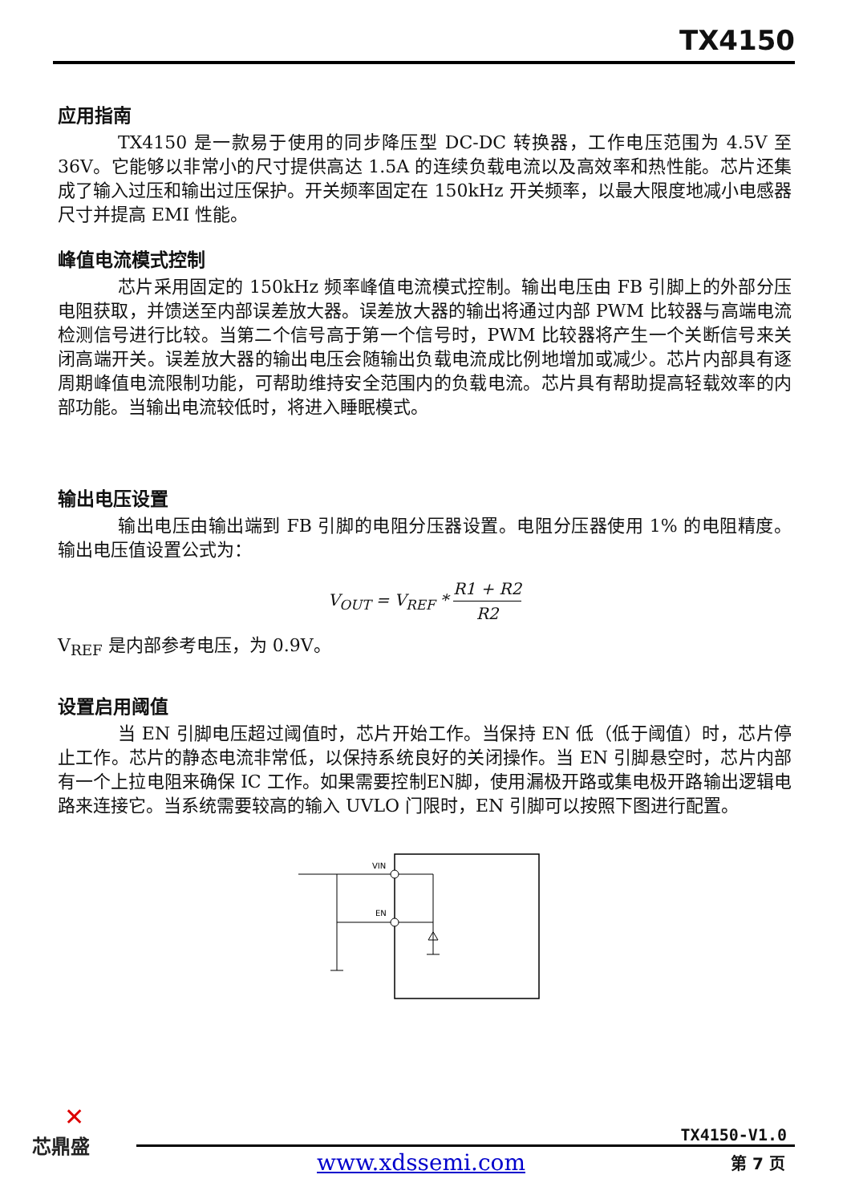TX4150
应用指南
TX4150 是一款易于使用的同步降压型 DC-DC 转换器，工作电压范围为 4.5V 至 36V。它能够以非常小的尺寸提供高达 1.5A 的连续负载电流以及高效率和热性能。芯片还集成了输入过压和输出过压保护。开关频率固定在 150kHz 开关频率，以最大限度地减小电感器尺寸并提高 EMI 性能。
峰值电流模式控制
芯片采用固定的 150kHz 频率峰值电流模式控制。输出电压由 FB 引脚上的外部分压电阻获取，并馈送至内部误差放大器。误差放大器的输出将通过内部 PWM 比较器与高端电流检测信号进行比较。当第二个信号高于第一个信号时，PWM 比较器将产生一个关断信号来关闭高端开关。误差放大器的输出电压会随输出负载电流成比例地增加或减少。芯片内部具有逐周期峰值电流限制功能，可帮助维持安全范围内的负载电流。芯片具有帮助提高轻载效率的内部功能。当输出电流较低时，将进入睡眠模式。
输出电压设置
输出电压由输出端到 FB 引脚的电阻分压器设置。电阻分压器使用 1% 的电阻精度。输出电压值设置公式为：
V<sub>OUT</sub> = V<sub>REF</sub> * R1 + R2 R2
V<sub>REF</sub> 是内部参考电压，为 0.9V。
设置启用阈值
当 EN 引脚电压超过阈值时，芯片开始工作。当保持 EN 低（低于阈值）时，芯片停止工作。芯片的静态电流非常低，以保持系统良好的关闭操作。当 EN 引脚悬空时，芯片内部有一个上拉电阻来确保 IC 工作。如果需要控制EN脚，使用漏极开路或集电极开路输出逻辑电路来连接它。当系统需要较高的输入 UVLO 门限时，EN 引脚可以按照下图进行配置。
VIN
EN
✕
芯鼎盛
TX4150-V1.0
www.xdssemi.com 第 7 页